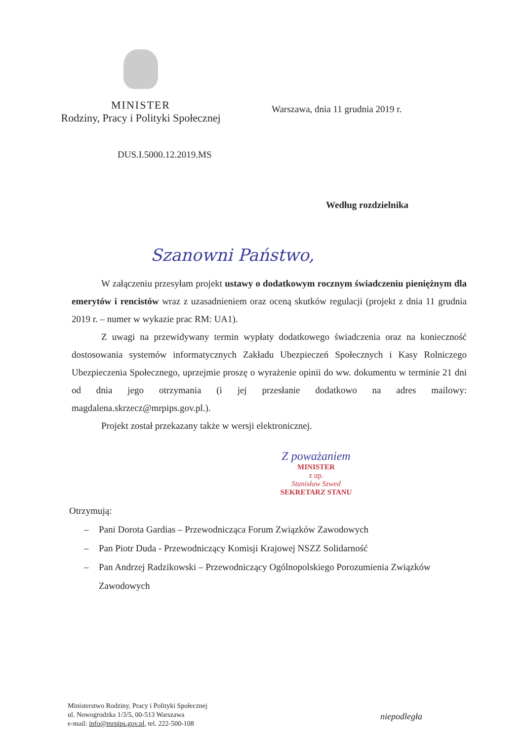MINISTER
Rodziny, Pracy i Polityki Społecznej
Warszawa, dnia 11 grudnia 2019 r.
DUS.I.5000.12.2019.MS
Według rozdzielnika
Szanowni Państwo,
W załączeniu przesyłam projekt ustawy o dodatkowym rocznym świadczeniu pieniężnym dla emerytów i rencistów wraz z uzasadnieniem oraz oceną skutków regulacji (projekt z dnia 11 grudnia 2019 r. – numer w wykazie prac RM: UA1).
Z uwagi na przewidywany termin wypłaty dodatkowego świadczenia oraz na konieczność dostosowania systemów informatycznych Zakładu Ubezpieczeń Społecznych i Kasy Rolniczego Ubezpieczenia Społecznego, uprzejmie proszę o wyrażenie opinii do ww. dokumentu w terminie 21 dni od dnia jego otrzymania (i jej przesłanie dodatkowo na adres mailowy: magdalena.skrzecz@mrpips.gov.pl.).
Projekt został przekazany także w wersji elektronicznej.
Z poważaniem
MINISTER
z up.
Stanisław Szwed
SEKRETARZ STANU
Otrzymują:
– Pani Dorota Gardias – Przewodnicząca Forum Związków Zawodowych
– Pan Piotr Duda - Przewodniczący Komisji Krajowej NSZZ Solidarność
– Pan Andrzej Radzikowski – Przewodniczący Ogólnopolskiego Porozumienia Związków Zawodowych
Ministerstwo Rodziny, Pracy i Polityki Społecznej
ul. Nowogrodzka 1/3/5, 00-513 Warszawa
e-mail: info@mrpips.gov.pl, tel. 222-500-108
niepodległa